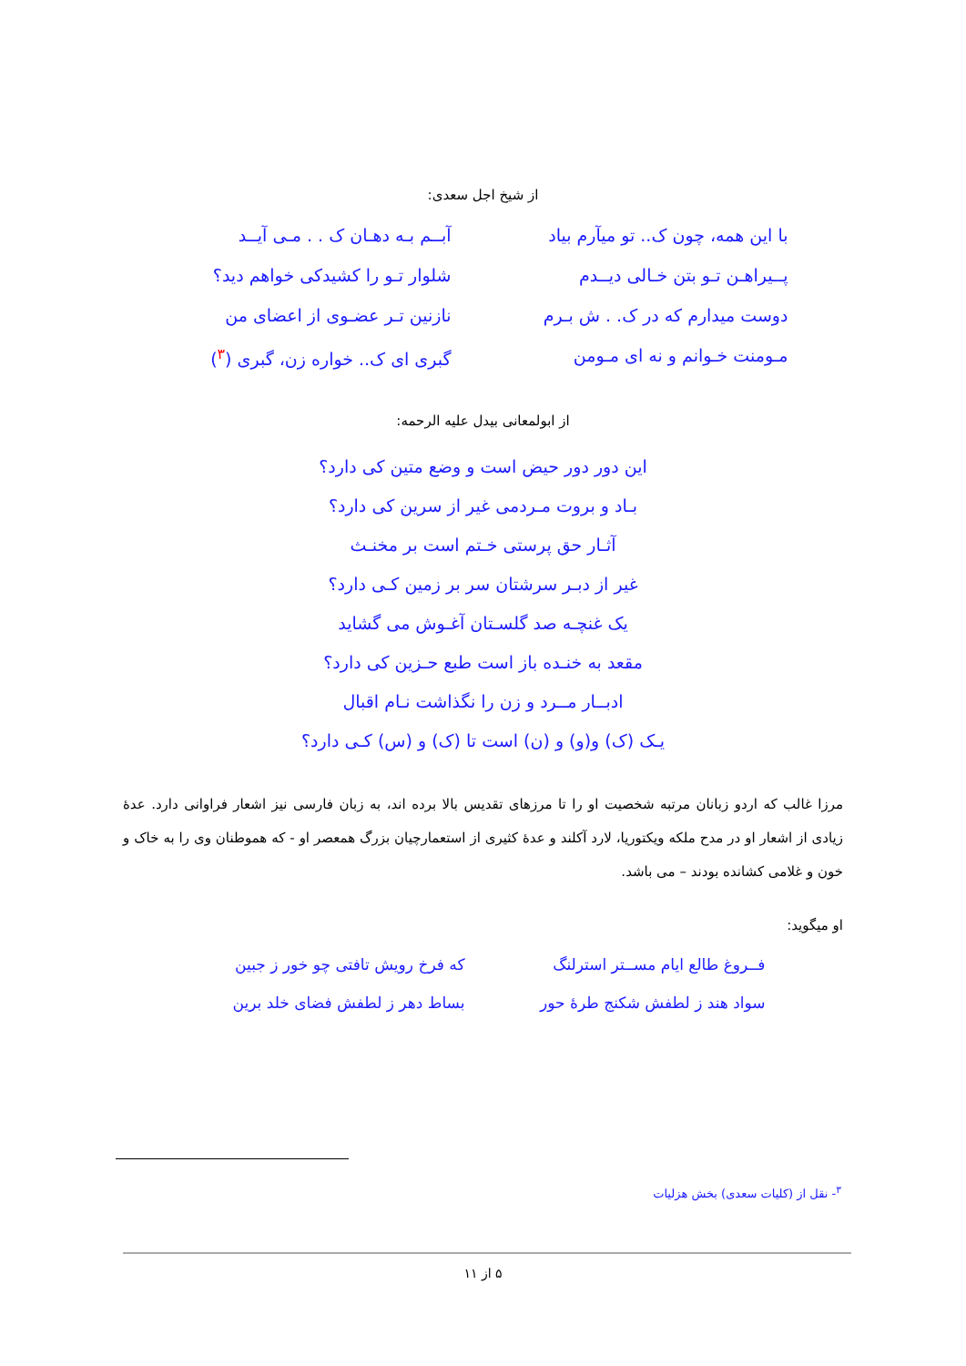از شیخ اجل سعدی:
با این همه، چون ک.. تو میآرم بیاد
آبــم بـه دهـان ک . . مـی آیــد
پــیراهـن تـو بتن خـالی دیــدم
شلوار تـو را کشیدکی خواهم دید؟
دوست میدارم که در ک. . ش بـرم
نازنین تـر عضـوی از اعضای من
مـومنت خـوانم و نه ای مـومن
گبری ای ک.. خواره زن، گبری (<sup>۳</sup>)
از ابولمعانی بیدل علیه الرحمه:
این دور دور حیض است و وضع متین کی دارد؟
بـاد و بروت مـردمی غیر از سرین کی دارد؟
آثـار حق پرستی خـتم است بر مخنـث
غیر از دبـر سرشتان سر بر زمین کـی دارد؟
یک غنچـه صد گلسـتان آغـوش می گشاید
مقعد به خنـده باز است طبع حـزین کی دارد؟
ادبــار مــرد و زن را نگذاشت نـام اقبال
یـک (ک) و(و) و (ن) است تا (ک) و (س) کـی دارد؟
مرزا غالب که اردو زبانان مرتبه شخصیت او را تا مرزهای تقدیس بالا برده اند، به زبان فارسی نیز اشعار فراوانی دارد. عدهٔ زیادی از اشعار او در مدح ملکه ویکتوریا، لارد آکلند و عدهٔ کثیری از استعمارچیان بزرگ همعصر او - که هموطنان وی را به خاک و خون و غلامی کشانده بودند – می باشد.
او میگوید:
فــروغ طالع ایام مســتر استرلنگ
که فرخ رویش تافتی چو خور ز جبین
سواد هند ز لطفش شکنج طرهٔ حور
بساط دهر ز لطفش فضای خلد برین
<sup>۳</sup>- نقل از (کلیات سعدی) بخش هزلیات
۵ از ۱۱